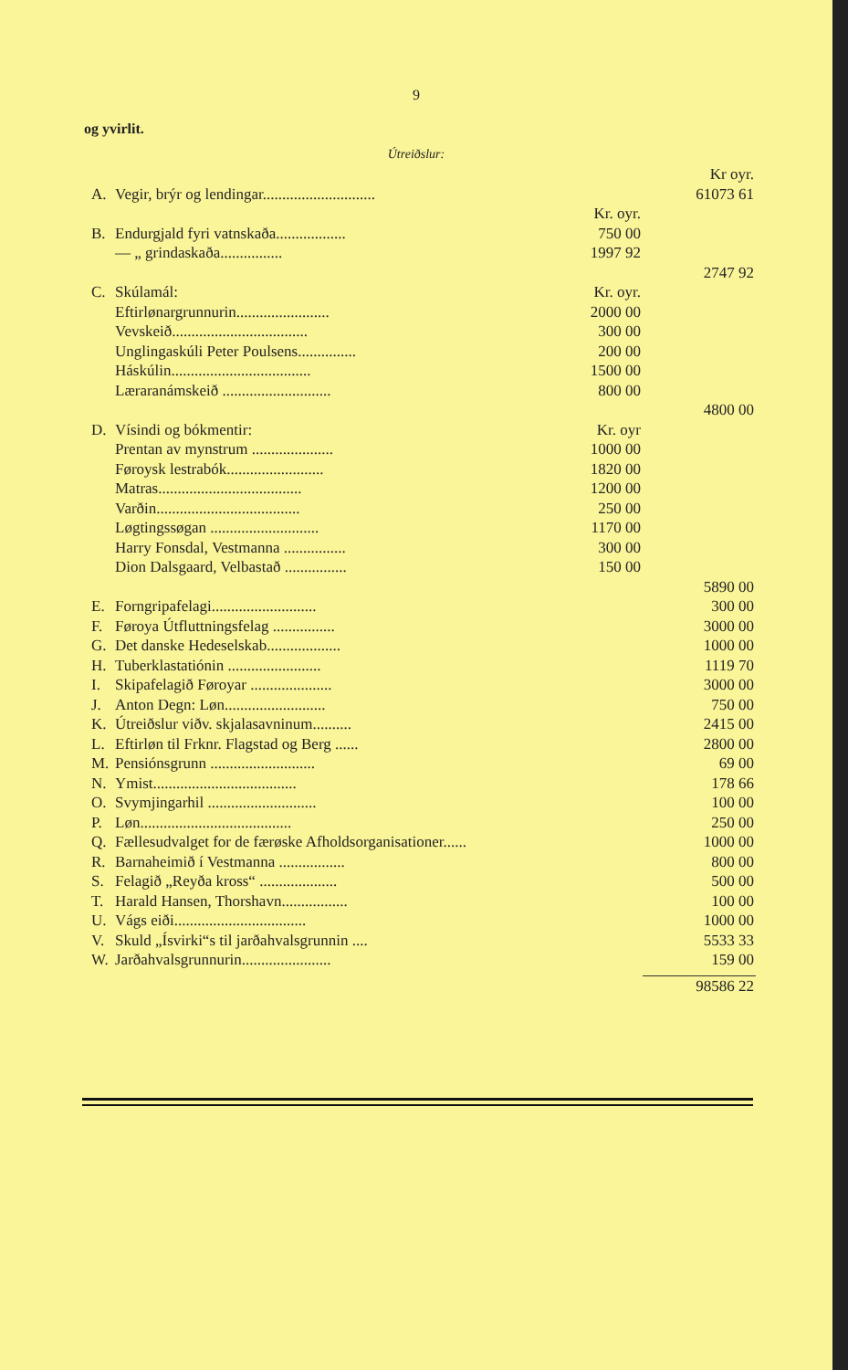9
og yvirlit.
Útreiðslur:
| | | | Kr oyr. |
| A. | Vegir, brýr og lendingar............................. | | 61073 61 |
| | | Kr. oyr. | |
| B. | Endurgjald fyri vatnskaða.................. | 750 00 | |
| | — „ grindaskaða................ | 1997 92 | |
| | | | 2747 92 |
| C. | Skúlamál: | Kr. oyr. | |
| | Eftirlønargrunnurin........................ | 2000 00 | |
| | Vevskeið................................... | 300 00 | |
| | Unglingaskúli Peter Poulsens............... | 200 00 | |
| | Háskúlin.................................... | 1500 00 | |
| | Læraranámskeið ............................ | 800 00 | |
| | | | 4800 00 |
| D. | Vísindi og bókmentir: | Kr. oyr | |
| | Prentan av mynstrum ..................... | 1000 00 | |
| | Føroysk lestrabók......................... | 1820 00 | |
| | Matras..................................... | 1200 00 | |
| | Varðin..................................... | 250 00 | |
| | Løgtingssøgan ............................ | 1170 00 | |
| | Harry Fonsdal, Vestmanna ................ | 300 00 | |
| | Dion Dalsgaard, Velbastað ................ | 150 00 | |
| | | | 5890 00 |
| E. | Forngripafelagi........................... | | 300 00 |
| F. | Føroya Útfluttningsfelag ................ | | 3000 00 |
| G. | Det danske Hedeselskab................... | | 1000 00 |
| H. | Tuberklastatiónin ........................ | | 1119 70 |
| I. | Skipafelagið Føroyar ..................... | | 3000 00 |
| J. | Anton Degn: Løn.......................... | | 750 00 |
| K. | Útreiðslur viðv. skjalasavninum.......... | | 2415 00 |
| L. | Eftirløn til Frknr. Flagstad og Berg ...... | | 2800 00 |
| M. | Pensiónsgrunn ........................... | | 69 00 |
| N. | Ymist..................................... | | 178 66 |
| O. | Svymjingarhil ............................ | | 100 00 |
| P. | Løn....................................... | | 250 00 |
| Q. | Fællesudvalget for de færøske Afholdsorganisationer...... | | 1000 00 |
| R. | Barnaheimið í Vestmanna ................. | | 800 00 |
| S. | Felagið „Reyða kross“ .................... | | 500 00 |
| T. | Harald Hansen, Thorshavn................. | | 100 00 |
| U. | Vágs eiði.................................. | | 1000 00 |
| V. | Skuld „Ísvirki“s til jarðahvalsgrunnin .... | | 5533 33 |
| W. | Jarðahvalsgrunnurin....................... | | 159 00 |
| | | | 98586 22 |